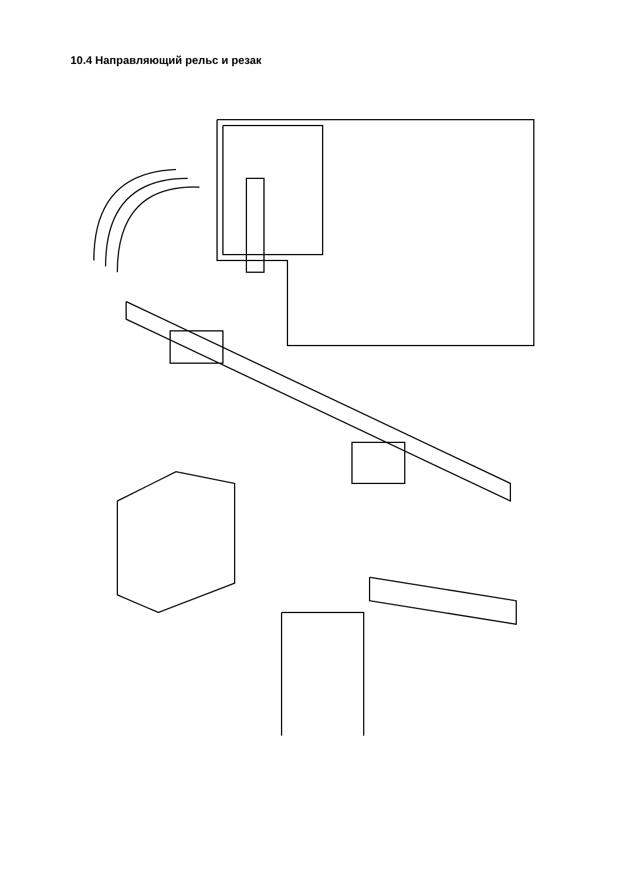10.4 Направляющий рельс и резак
1 2 3 4 5 6 7 8 9 10 11 12 13 14 15 16 17 18 19 20 21 22 23 24 25 26 27 28 29 30 31 32 33 34 35 36 37 38 39 40 41 42